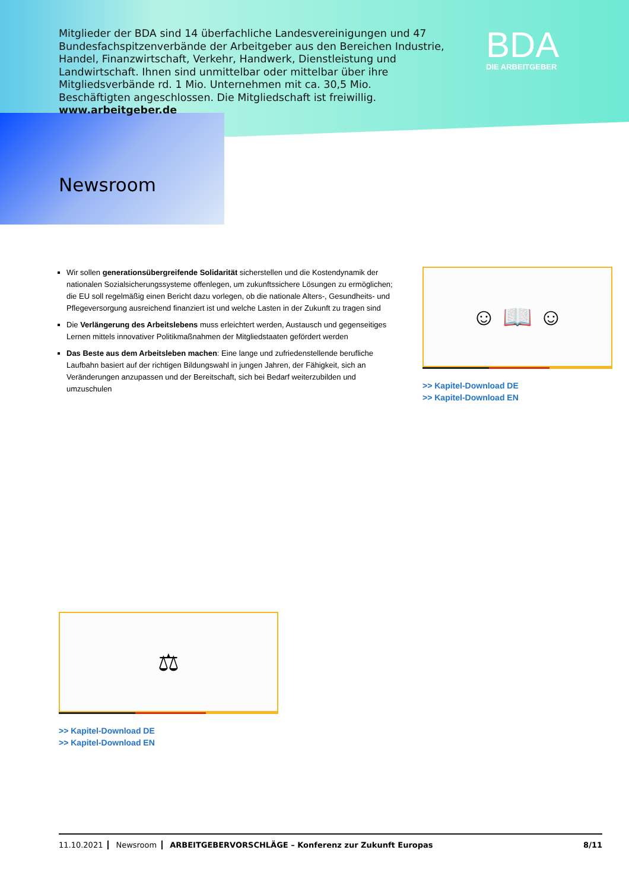Mitglieder der BDA sind 14 überfachliche Landesvereinigungen und 47 Bundes­fachspitzenverbände der Arbeitgeber aus den Bereichen Industrie, Handel, Finanzwirtschaft, Verkehr, Handwerk, Dienstleistung und Landwirtschaft. Ihnen sind unmittelbar oder mittelbar über ihre Mitgliedsverbände rd. 1 Mio. Unter­nehmen mit ca. 30,5 Mio. Beschäftigten angeschlossen. Die Mitgliedschaft ist freiwillig. www.arbeitgeber.de
BDA
DIE ARBEITGEBER
Newsroom
Wir sollen generationsübergreifende Solidarität sicherstellen und die Kostendynamik der nationalen Sozialsicherungssysteme offenlegen, um zukunftssichere Lösungen zu ermöglichen; die EU soll regelmäßig einen Bericht dazu vorlegen, ob die nationale Alters-, Gesundheits- und Pflegeversorgung ausreichend finanziert ist und welche Lasten in der Zukunft zu tragen sind
Die Verlängerung des Arbeitslebens muss erleichtert werden, Austausch und gegenseitiges Lernen mittels innovativer Politikmaßnahmen der Mitgliedstaaten gefördert werden
Das Beste aus dem Arbeitsleben machen: Eine lange und zufriedenstellende berufliche Laufbahn basiert auf der richtigen Bildungswahl in jungen Jahren, der Fähigkeit, sich an Veränderungen anzupassen und der Bereitschaft, sich bei Bedarf weiterzubilden und umzuschulen
☺ 📖 ☺
>> Kapitel-Download DE
>> Kapitel-Download EN
⚖
>> Kapitel-Download DE
>> Kapitel-Download EN
11.10.2021 Newsroom ARBEITGEBERVORSCHLÄGE – Konferenz zur Zukunft Europas 8/11